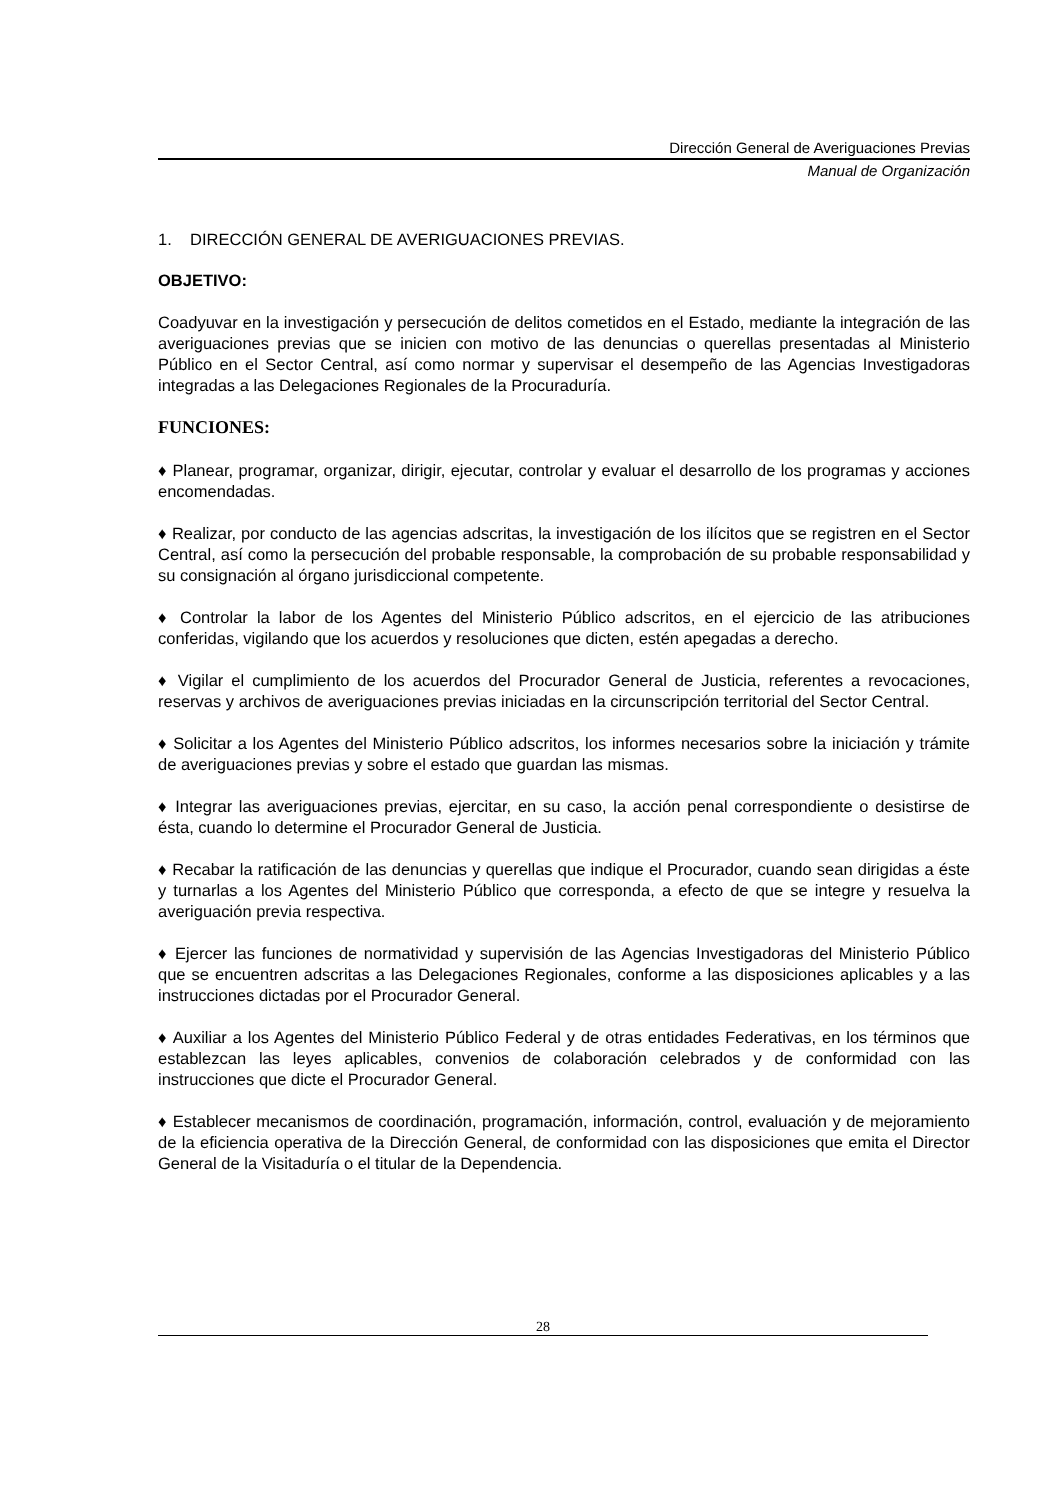Dirección General de Averiguaciones Previas
Manual de Organización
1. DIRECCIÓN GENERAL DE AVERIGUACIONES PREVIAS.
OBJETIVO:
Coadyuvar en la investigación y persecución de delitos cometidos en el Estado, mediante la integración de las averiguaciones previas que se inicien con motivo de las denuncias o querellas presentadas al Ministerio Público en el Sector Central, así como normar y supervisar el desempeño de las Agencias Investigadoras integradas a las Delegaciones Regionales de la Procuraduría.
FUNCIONES:
♦ Planear, programar, organizar, dirigir, ejecutar, controlar y evaluar el desarrollo de los programas y acciones encomendadas.
♦ Realizar, por conducto de las agencias adscritas, la investigación de los ilícitos que se registren en el Sector Central, así como la persecución del probable responsable, la comprobación de su probable responsabilidad y su consignación al órgano jurisdiccional competente.
♦ Controlar la labor de los Agentes del Ministerio Público adscritos, en el ejercicio de las atribuciones conferidas, vigilando que los acuerdos y resoluciones que dicten, estén apegadas a derecho.
♦ Vigilar el cumplimiento de los acuerdos del Procurador General de Justicia, referentes a revocaciones, reservas y archivos de averiguaciones previas iniciadas en la circunscripción territorial del Sector Central.
♦ Solicitar a los Agentes del Ministerio Público adscritos, los informes necesarios sobre la iniciación y trámite de averiguaciones previas y sobre el estado que guardan las mismas.
♦ Integrar las averiguaciones previas, ejercitar, en su caso, la acción penal correspondiente o desistirse de ésta, cuando lo determine el Procurador General de Justicia.
♦ Recabar la ratificación de las denuncias y querellas que indique el Procurador, cuando sean dirigidas a éste y turnarlas a los Agentes del Ministerio Público que corresponda, a efecto de que se integre y resuelva la averiguación previa respectiva.
♦ Ejercer las funciones de normatividad y supervisión de las Agencias Investigadoras del Ministerio Público que se encuentren adscritas a las Delegaciones Regionales, conforme a las disposiciones aplicables y a las instrucciones dictadas por el Procurador General.
♦ Auxiliar a los Agentes del Ministerio Público Federal y de otras entidades Federativas, en los términos que establezcan las leyes aplicables, convenios de colaboración celebrados y de conformidad con las instrucciones que dicte el Procurador General.
♦ Establecer mecanismos de coordinación, programación, información, control, evaluación y de mejoramiento de la eficiencia operativa de la Dirección General, de conformidad con las disposiciones que emita el Director General de la Visitaduría o el titular de la Dependencia.
28